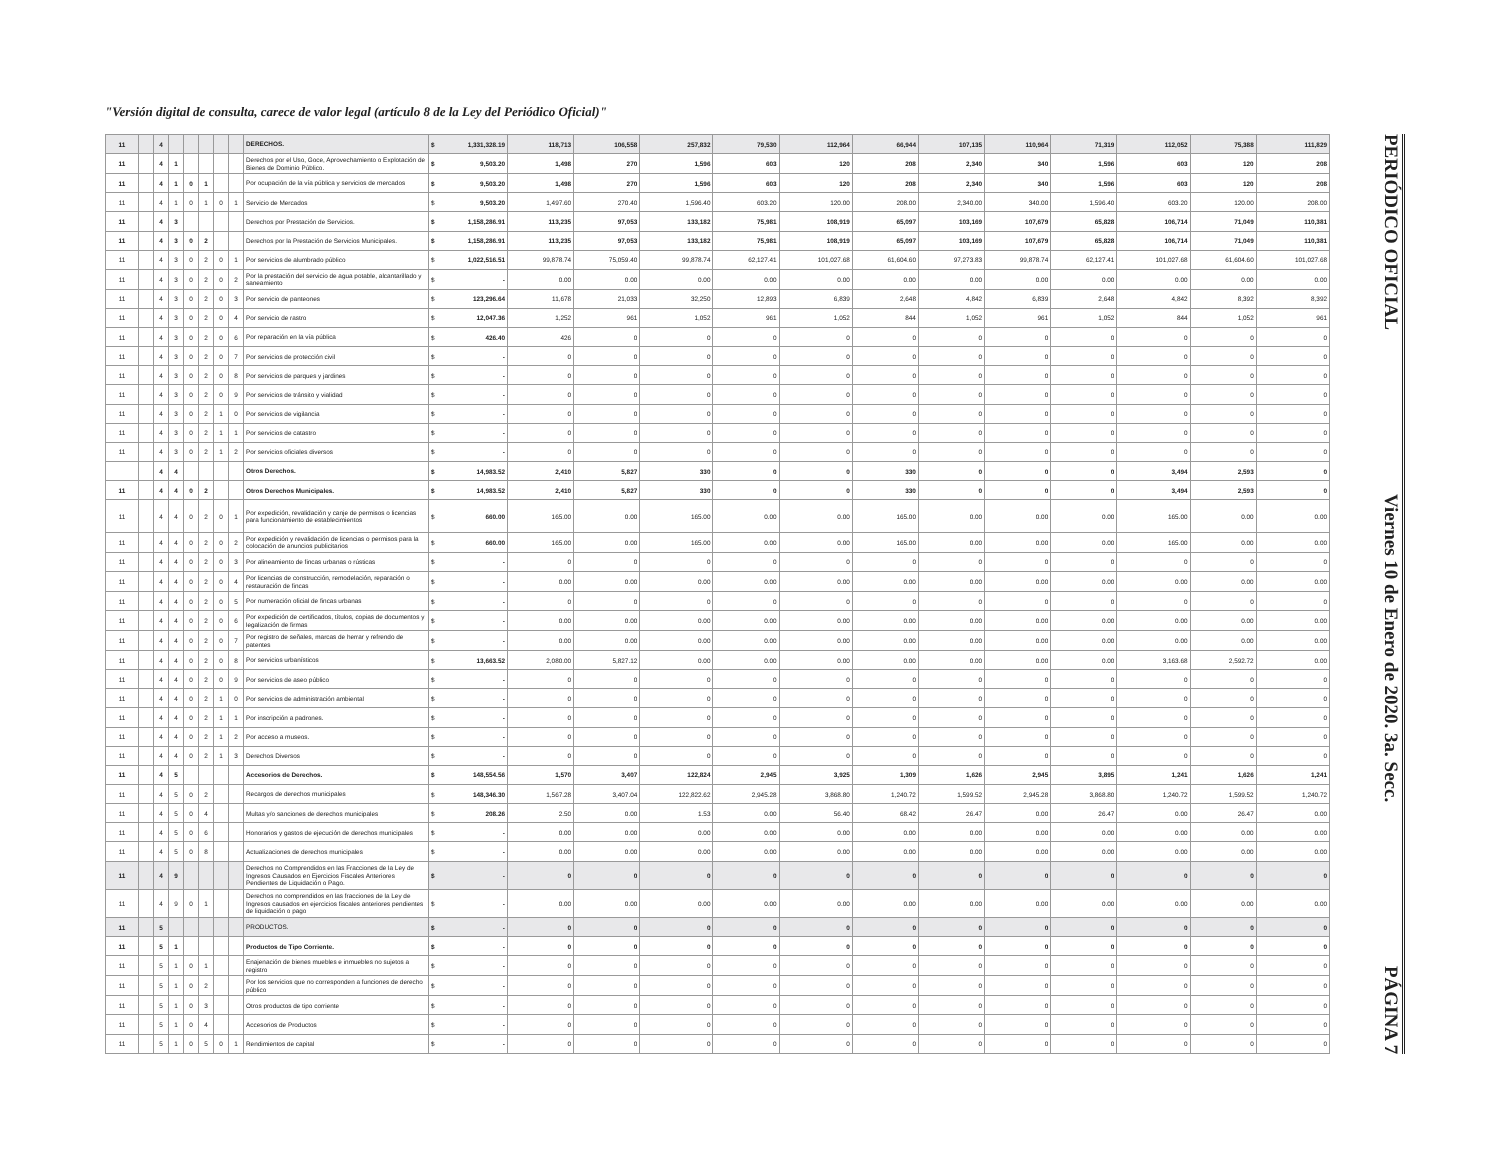"Versión digital de consulta, carece de valor legal (artículo 8 de la Ley del Periódico Oficial)"
| 11 | | 4 | | | | | | DERECHOS. | $ | 1,331,328.19 | 118,713 | 106,558 | 257,832 | 79,530 | 112,964 | 66,944 | 107,135 | 110,964 | 71,319 | 112,052 | 75,388 | 111,829 |
| 11 | | 4 | 1 | | | | | Derechos por el Uso, Goce, Aprovechamiento o Explotación de Bienes de Dominio Público. | $ | 9,503.20 | 1,498 | 270 | 1,596 | 603 | 120 | 208 | 2,340 | 340 | 1,596 | 603 | 120 | 208 |
| 11 | | 4 | 1 | 0 | 1 | | | Por ocupación de la vía pública y servicios de mercados | $ | 9,503.20 | 1,498 | 270 | 1,596 | 603 | 120 | 208 | 2,340 | 340 | 1,596 | 603 | 120 | 208 |
| 11 | | 4 | 1 | 0 | 1 | 0 | 1 | Servicio de Mercados | $ | 9,503.20 | 1,497.60 | 270.40 | 1,596.40 | 603.20 | 120.00 | 208.00 | 2,340.00 | 340.00 | 1,596.40 | 603.20 | 120.00 | 208.00 |
| 11 | | 4 | 3 | | | | | Derechos por Prestación de Servicios. | $ | 1,158,286.91 | 113,235 | 97,053 | 133,182 | 75,981 | 108,919 | 65,097 | 103,169 | 107,679 | 65,828 | 106,714 | 71,049 | 110,381 |
| 11 | | 4 | 3 | 0 | 2 | | | Derechos por la Prestación de Servicios Municipales. | $ | 1,158,286.91 | 113,235 | 97,053 | 133,182 | 75,981 | 108,919 | 65,097 | 103,169 | 107,679 | 65,828 | 106,714 | 71,049 | 110,381 |
| 11 | | 4 | 3 | 0 | 2 | 0 | 1 | Por servicios de alumbrado público | $ | 1,022,516.51 | 99,878.74 | 75,059.40 | 99,878.74 | 62,127.41 | 101,027.68 | 61,604.60 | 97,273.83 | 99,878.74 | 62,127.41 | 101,027.68 | 61,604.60 | 101,027.68 |
| 11 | | 4 | 3 | 0 | 2 | 0 | 2 | Por la prestación del servicio de agua potable, alcantarillado y saneamiento | $ | - | 0.00 | 0.00 | 0.00 | 0.00 | 0.00 | 0.00 | 0.00 | 0.00 | 0.00 | 0.00 | 0.00 | 0.00 |
| 11 | | 4 | 3 | 0 | 2 | 0 | 3 | Por servicio de panteones | $ | 123,296.64 | 11,678 | 21,033 | 32,250 | 12,893 | 6,839 | 2,648 | 4,842 | 6,839 | 2,648 | 4,842 | 8,392 | 8,392 |
| 11 | | 4 | 3 | 0 | 2 | 0 | 4 | Por servicio de rastro | $ | 12,047.36 | 1,252 | 961 | 1,052 | 961 | 1,052 | 844 | 1,052 | 961 | 1,052 | 844 | 1,052 | 961 |
| 11 | | 4 | 3 | 0 | 2 | 0 | 6 | Por reparación en la vía pública | $ | 426.40 | 426 | 0 | 0 | 0 | 0 | 0 | 0 | 0 | 0 | 0 | 0 | 0 |
| 11 | | 4 | 3 | 0 | 2 | 0 | 7 | Por servicios de protección civil | $ | - | 0 | 0 | 0 | 0 | 0 | 0 | 0 | 0 | 0 | 0 | 0 | 0 |
| 11 | | 4 | 3 | 0 | 2 | 0 | 8 | Por servicios de parques y jardines | $ | - | 0 | 0 | 0 | 0 | 0 | 0 | 0 | 0 | 0 | 0 | 0 | 0 |
| 11 | | 4 | 3 | 0 | 2 | 0 | 9 | Por servicios de tránsito y vialidad | $ | - | 0 | 0 | 0 | 0 | 0 | 0 | 0 | 0 | 0 | 0 | 0 | 0 |
| 11 | | 4 | 3 | 0 | 2 | 1 | 0 | Por servicios de vigilancia | $ | - | 0 | 0 | 0 | 0 | 0 | 0 | 0 | 0 | 0 | 0 | 0 | 0 |
| 11 | | 4 | 3 | 0 | 2 | 1 | 1 | Por servicios de catastro | $ | - | 0 | 0 | 0 | 0 | 0 | 0 | 0 | 0 | 0 | 0 | 0 | 0 |
| 11 | | 4 | 3 | 0 | 2 | 1 | 2 | Por servicios oficiales diversos | $ | - | 0 | 0 | 0 | 0 | 0 | 0 | 0 | 0 | 0 | 0 | 0 | 0 |
| | | 4 | 4 | | | | | Otros Derechos. | $ | 14,983.52 | 2,410 | 5,827 | 330 | 0 | 0 | 330 | 0 | 0 | 0 | 3,494 | 2,593 | 0 |
| 11 | | 4 | 4 | 0 | 2 | | | Otros Derechos Municipales. | $ | 14,983.52 | 2,410 | 5,827 | 330 | 0 | 0 | 330 | 0 | 0 | 0 | 3,494 | 2,593 | 0 |
| 11 | | 4 | 4 | 0 | 2 | 0 | 1 | Por expedición, revalidación y canje de permisos o licencias para funcionamiento de establecimientos | $ | 660.00 | 165.00 | 0.00 | 165.00 | 0.00 | 0.00 | 165.00 | 0.00 | 0.00 | 0.00 | 165.00 | 0.00 | 0.00 |
| 11 | | 4 | 4 | 0 | 2 | 0 | 2 | Por expedición y revalidación de licencias o permisos para la colocación de anuncios publicitarios | $ | 660.00 | 165.00 | 0.00 | 165.00 | 0.00 | 0.00 | 165.00 | 0.00 | 0.00 | 0.00 | 165.00 | 0.00 | 0.00 |
| 11 | | 4 | 4 | 0 | 2 | 0 | 3 | Por alineamiento de fincas urbanas o rústicas | $ | - | 0 | 0 | 0 | 0 | 0 | 0 | 0 | 0 | 0 | 0 | 0 | 0 |
| 11 | | 4 | 4 | 0 | 2 | 0 | 4 | Por licencias de construcción, remodelación, reparación o restauración de fincas | $ | - | 0.00 | 0.00 | 0.00 | 0.00 | 0.00 | 0.00 | 0.00 | 0.00 | 0.00 | 0.00 | 0.00 | 0.00 |
| 11 | | 4 | 4 | 0 | 2 | 0 | 5 | Por numeración oficial de fincas urbanas | $ | - | 0 | 0 | 0 | 0 | 0 | 0 | 0 | 0 | 0 | 0 | 0 | 0 |
| 11 | | 4 | 4 | 0 | 2 | 0 | 6 | Por expedición de certificados, títulos, copias de documentos y legalización de firmas | $ | - | 0.00 | 0.00 | 0.00 | 0.00 | 0.00 | 0.00 | 0.00 | 0.00 | 0.00 | 0.00 | 0.00 | 0.00 |
| 11 | | 4 | 4 | 0 | 2 | 0 | 7 | Por registro de señales, marcas de herrar y refrendo de patentes | $ | - | 0.00 | 0.00 | 0.00 | 0.00 | 0.00 | 0.00 | 0.00 | 0.00 | 0.00 | 0.00 | 0.00 | 0.00 |
| 11 | | 4 | 4 | 0 | 2 | 0 | 8 | Por servicios urbanísticos | $ | 13,663.52 | 2,080.00 | 5,827.12 | 0.00 | 0.00 | 0.00 | 0.00 | 0.00 | 0.00 | 0.00 | 3,163.68 | 2,592.72 | 0.00 |
| 11 | | 4 | 4 | 0 | 2 | 0 | 9 | Por servicios de aseo público | $ | - | 0 | 0 | 0 | 0 | 0 | 0 | 0 | 0 | 0 | 0 | 0 | 0 |
| 11 | | 4 | 4 | 0 | 2 | 1 | 0 | Por servicios de administración ambiental | $ | - | 0 | 0 | 0 | 0 | 0 | 0 | 0 | 0 | 0 | 0 | 0 | 0 |
| 11 | | 4 | 4 | 0 | 2 | 1 | 1 | Por inscripción a padrones. | $ | - | 0 | 0 | 0 | 0 | 0 | 0 | 0 | 0 | 0 | 0 | 0 | 0 |
| 11 | | 4 | 4 | 0 | 2 | 1 | 2 | Por acceso a museos. | $ | - | 0 | 0 | 0 | 0 | 0 | 0 | 0 | 0 | 0 | 0 | 0 | 0 |
| 11 | | 4 | 4 | 0 | 2 | 1 | 3 | Derechos Diversos | $ | - | 0 | 0 | 0 | 0 | 0 | 0 | 0 | 0 | 0 | 0 | 0 | 0 |
| 11 | | 4 | 5 | | | | | Accesorios de Derechos. | $ | 148,554.56 | 1,570 | 3,407 | 122,824 | 2,945 | 3,925 | 1,309 | 1,626 | 2,945 | 3,895 | 1,241 | 1,626 | 1,241 |
| 11 | | 4 | 5 | 0 | 2 | | | Recargos de derechos municipales | $ | 148,346.30 | 1,567.28 | 3,407.04 | 122,822.62 | 2,945.28 | 3,868.80 | 1,240.72 | 1,599.52 | 2,945.28 | 3,868.80 | 1,240.72 | 1,599.52 | 1,240.72 |
| 11 | | 4 | 5 | 0 | 4 | | | Multas y/o sanciones de derechos municipales | $ | 208.26 | 2.50 | 0.00 | 1.53 | 0.00 | 56.40 | 68.42 | 26.47 | 0.00 | 26.47 | 0.00 | 26.47 | 0.00 |
| 11 | | 4 | 5 | 0 | 6 | | | Honorarios y gastos de ejecución de derechos municipales | $ | - | 0.00 | 0.00 | 0.00 | 0.00 | 0.00 | 0.00 | 0.00 | 0.00 | 0.00 | 0.00 | 0.00 | 0.00 |
| 11 | | 4 | 5 | 0 | 8 | | | Actualizaciones de derechos municipales | $ | - | 0.00 | 0.00 | 0.00 | 0.00 | 0.00 | 0.00 | 0.00 | 0.00 | 0.00 | 0.00 | 0.00 | 0.00 |
| 11 | | 4 | 9 | | | | | Derechos no Comprendidos en las Fracciones de la Ley de Ingresos Causados en Ejercicios Fiscales Anteriores Pendientes de Liquidación o Pago. | $ | - | 0 | 0 | 0 | 0 | 0 | 0 | 0 | 0 | 0 | 0 | 0 | 0 |
| 11 | | 4 | 9 | 0 | 1 | | | Derechos no comprendidos en las fracciones de la Ley de Ingresos causados en ejercicios fiscales anteriores pendientes de liquidación o pago | $ | - | 0.00 | 0.00 | 0.00 | 0.00 | 0.00 | 0.00 | 0.00 | 0.00 | 0.00 | 0.00 | 0.00 | 0.00 |
| 11 | | 5 | | | | | | PRODUCTOS. | $ | - | 0 | 0 | 0 | 0 | 0 | 0 | 0 | 0 | 0 | 0 | 0 | 0 |
| 11 | | 5 | 1 | | | | | Productos de Tipo Corriente. | $ | - | 0 | 0 | 0 | 0 | 0 | 0 | 0 | 0 | 0 | 0 | 0 | 0 |
| 11 | | 5 | 1 | 0 | 1 | | | Enajenación de bienes muebles e inmuebles no sujetos a registro | $ | - | 0 | 0 | 0 | 0 | 0 | 0 | 0 | 0 | 0 | 0 | 0 | 0 |
| 11 | | 5 | 1 | 0 | 2 | | | Por los servicios que no corresponden a funciones de derecho público | $ | - | 0 | 0 | 0 | 0 | 0 | 0 | 0 | 0 | 0 | 0 | 0 | 0 |
| 11 | | 5 | 1 | 0 | 3 | | | Otros productos de tipo corriente | $ | - | 0 | 0 | 0 | 0 | 0 | 0 | 0 | 0 | 0 | 0 | 0 | 0 |
| 11 | | 5 | 1 | 0 | 4 | | | Accesorios de Productos | $ | - | 0 | 0 | 0 | 0 | 0 | 0 | 0 | 0 | 0 | 0 | 0 | 0 |
| 11 | | 5 | 1 | 0 | 5 | 0 | 1 | Rendimientos de capital | $ | - | 0 | 0 | 0 | 0 | 0 | 0 | 0 | 0 | 0 | 0 | 0 | 0 |
PERIÓDICO OFICIAL Viernes 10 de Enero de 2020. 3a. Secc. PÁGINA 7